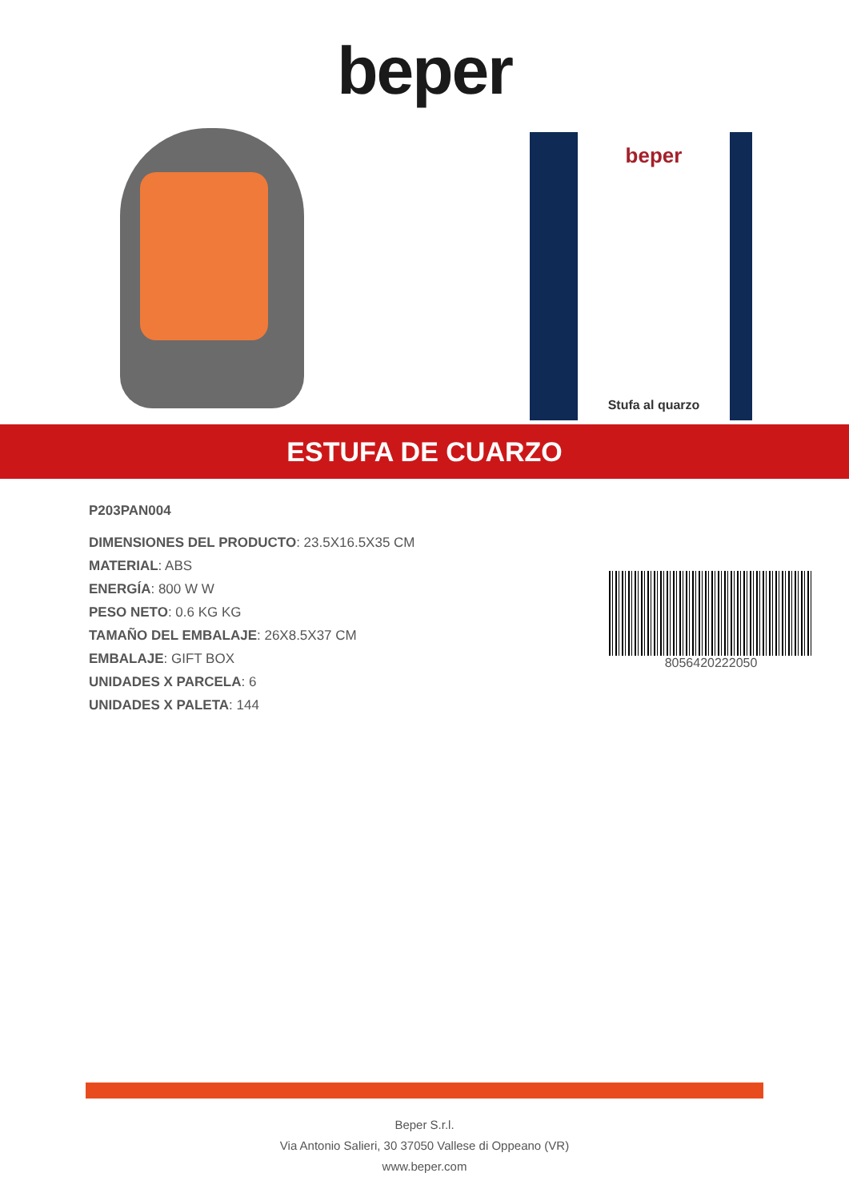beper
beper
Stufa al quarzo
ESTUFA DE CUARZO
P203PAN004
DIMENSIONES DEL PRODUCTO: 23.5X16.5X35 CM
MATERIAL: ABS
ENERGÍA: 800 W W
PESO NETO: 0.6 KG KG
TAMAÑO DEL EMBALAJE: 26X8.5X37 CM
EMBALAJE: GIFT BOX
UNIDADES X PARCELA: 6
UNIDADES X PALETA: 144
8056420222050
Beper S.r.l.
Via Antonio Salieri, 30 37050 Vallese di Oppeano (VR)
www.beper.com